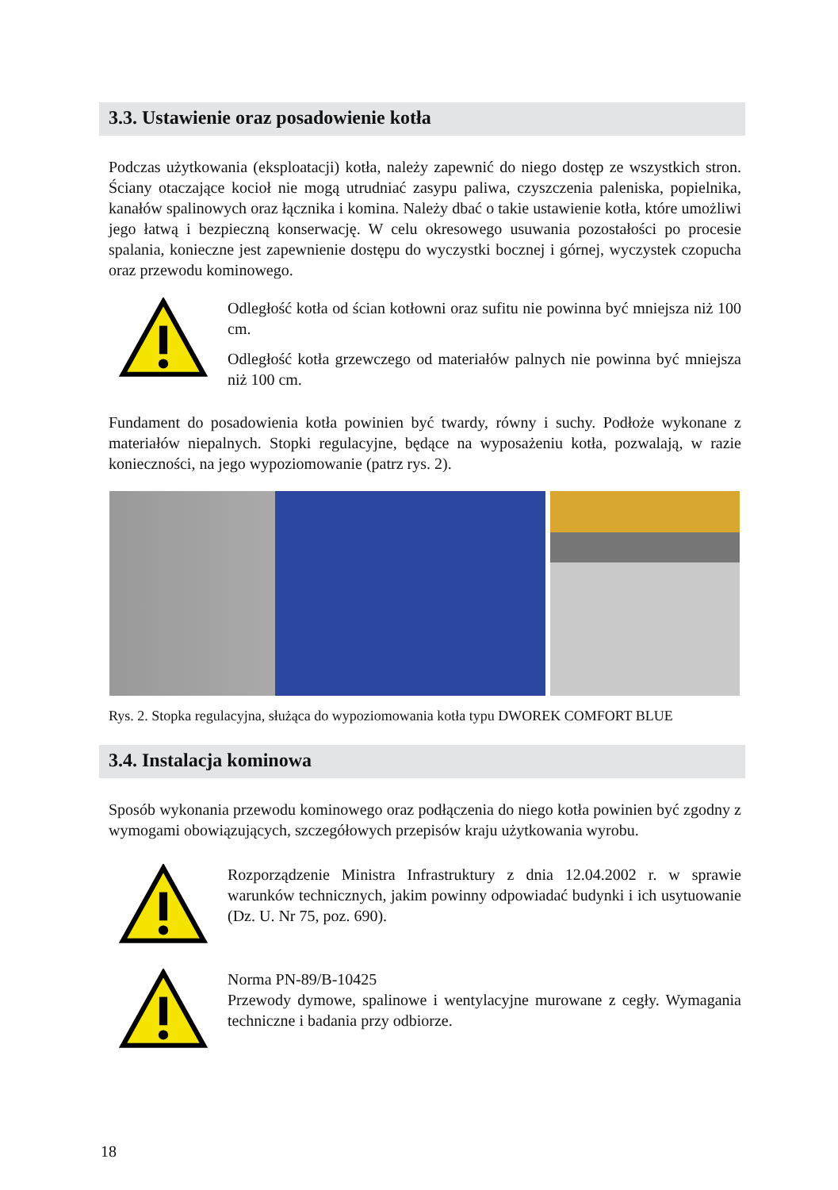3.3. Ustawienie oraz posadowienie kotła
Podczas użytkowania (eksploatacji) kotła, należy zapewnić do niego dostęp ze wszystkich stron. Ściany otaczające kocioł nie mogą utrudniać zasypu paliwa, czyszczenia paleniska, popielnika, kanałów spalinowych oraz łącznika i komina. Należy dbać o takie ustawienie kotła, które umożliwi jego łatwą i bezpieczną konserwację. W celu okresowego usuwania pozostałości po procesie spalania, konieczne jest zapewnienie dostępu do wyczystki bocznej i górnej, wyczystek czopucha oraz przewodu kominowego.
Odległość kotła od ścian kotłowni oraz sufitu nie powinna być mniejsza niż 100 cm.
Odległość kotła grzewczego od materiałów palnych nie powinna być mniejsza niż 100 cm.
Fundament do posadowienia kotła powinien być twardy, równy i suchy. Podłoże wykonane z materiałów niepalnych. Stopki regulacyjne, będące na wyposażeniu kotła, pozwalają, w razie konieczności, na jego wypoziomowanie (patrz rys. 2).
Rys. 2. Stopka regulacyjna, służąca do wypoziomowania kotła typu DWOREK COMFORT BLUE
3.4. Instalacja kominowa
Sposób wykonania przewodu kominowego oraz podłączenia do niego kotła powinien być zgodny z wymogami obowiązujących, szczegółowych przepisów kraju użytkowania wyrobu.
Rozporządzenie Ministra Infrastruktury z dnia 12.04.2002 r. w sprawie warunków technicznych, jakim powinny odpowiadać budynki i ich usytuowanie (Dz. U. Nr 75, poz. 690).
Norma PN-89/B-10425
Przewody dymowe, spalinowe i wentylacyjne murowane z cegły. Wymagania techniczne i badania przy odbiorze.
18